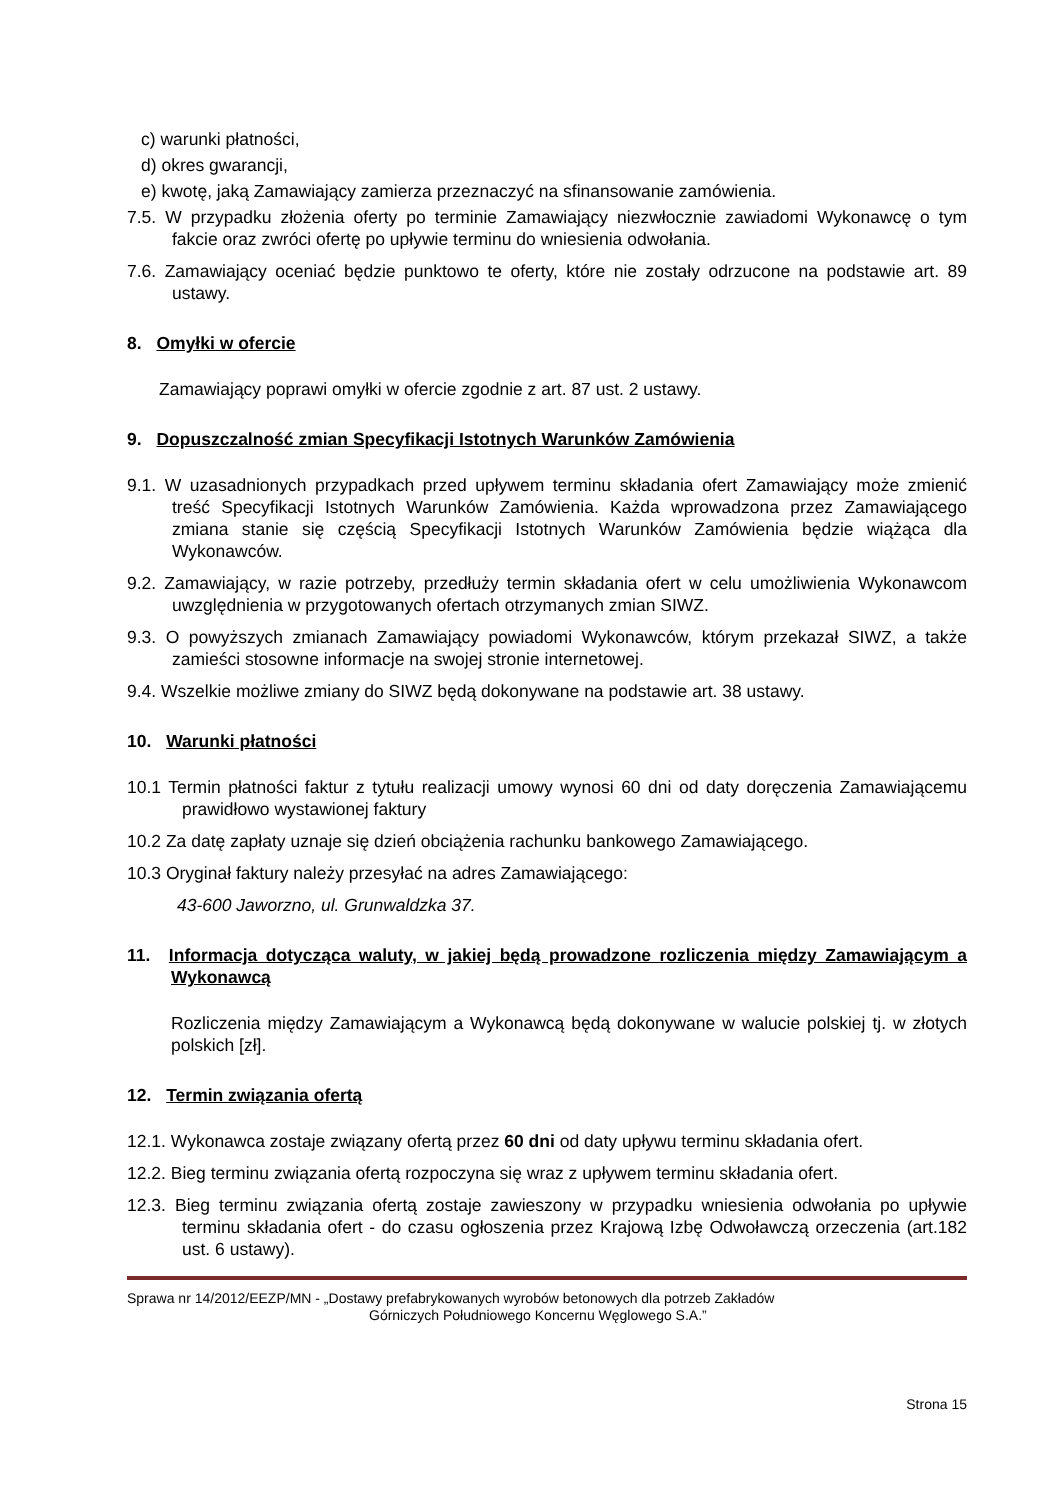c) warunki płatności,
d) okres gwarancji,
e) kwotę, jaką Zamawiający zamierza przeznaczyć na sfinansowanie zamówienia.
7.5. W przypadku złożenia oferty po terminie Zamawiający niezwłocznie zawiadomi Wykonawcę o tym fakcie oraz zwróci ofertę po upływie terminu do wniesienia odwołania.
7.6. Zamawiający oceniać będzie punktowo te oferty, które nie zostały odrzucone na podstawie art. 89 ustawy.
8. Omyłki w ofercie
Zamawiający poprawi omyłki w ofercie zgodnie z art. 87 ust. 2 ustawy.
9. Dopuszczalność zmian Specyfikacji Istotnych Warunków Zamówienia
9.1. W uzasadnionych przypadkach przed upływem terminu składania ofert Zamawiający może zmienić treść Specyfikacji Istotnych Warunków Zamówienia. Każda wprowadzona przez Zamawiającego zmiana stanie się częścią Specyfikacji Istotnych Warunków Zamówienia będzie wiążąca dla Wykonawców.
9.2. Zamawiający, w razie potrzeby, przedłuży termin składania ofert w celu umożliwienia Wykonawcom uwzględnienia w przygotowanych ofertach otrzymanych zmian SIWZ.
9.3. O powyższych zmianach Zamawiający powiadomi Wykonawców, którym przekazał SIWZ, a także zamieści stosowne informacje na swojej stronie internetowej.
9.4. Wszelkie możliwe zmiany do SIWZ będą dokonywane na podstawie art. 38 ustawy.
10. Warunki płatności
10.1 Termin płatności faktur z tytułu realizacji umowy wynosi 60 dni od daty doręczenia Zamawiającemu prawidłowo wystawionej faktury
10.2 Za datę zapłaty uznaje się dzień obciążenia rachunku bankowego Zamawiającego.
10.3 Oryginał faktury należy przesyłać na adres Zamawiającego:
43-600 Jaworzno, ul. Grunwaldzka 37.
11. Informacja dotycząca waluty, w jakiej będą prowadzone rozliczenia między Zamawiającym a Wykonawcą
Rozliczenia między Zamawiającym a Wykonawcą będą dokonywane w walucie polskiej tj. w złotych polskich [zł].
12. Termin związania ofertą
12.1. Wykonawca zostaje związany ofertą przez 60 dni od daty upływu terminu składania ofert.
12.2. Bieg terminu związania ofertą rozpoczyna się wraz z upływem terminu składania ofert.
12.3. Bieg terminu związania ofertą zostaje zawieszony w przypadku wniesienia odwołania po upływie terminu składania ofert - do czasu ogłoszenia przez Krajową Izbę Odwoławczą orzeczenia (art.182 ust. 6 ustawy).
Sprawa nr 14/2012/EEZP/MN - „Dostawy prefabrykowanych wyrobów betonowych dla potrzeb Zakładów
Górniczych Południowego Koncernu Węglowego S.A.”
Strona 15